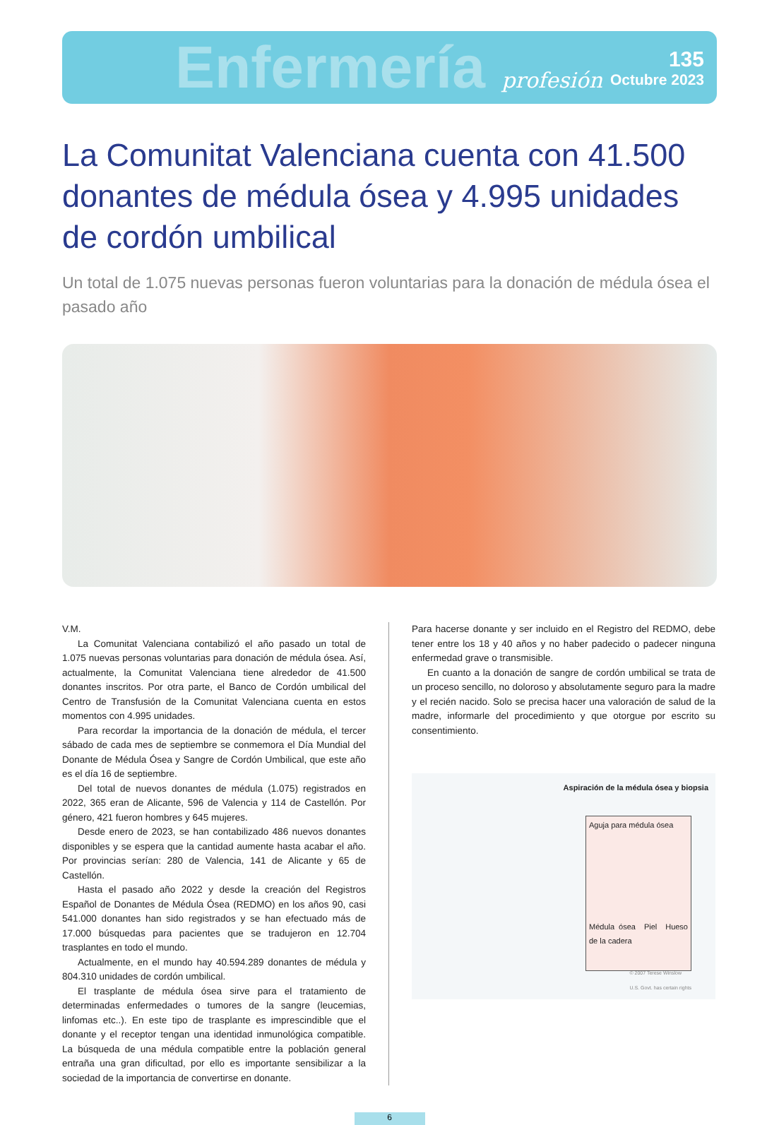Enfermería profesión
135
Octubre 2023
La Comunitat Valenciana cuenta con 41.500 donantes de médula ósea y 4.995 unidades de cordón umbilical
Un total de 1.075 nuevas personas fueron voluntarias para la donación de médula ósea el pasado año
V.M.
La Comunitat Valenciana contabilizó el año pasado un total de 1.075 nuevas personas voluntarias para donación de médula ósea. Así, actualmente, la Comunitat Valenciana tiene alrededor de 41.500 donantes inscritos. Por otra parte, el Banco de Cordón umbilical del Centro de Transfusión de la Comunitat Valenciana cuenta en estos momentos con 4.995 unidades.
Para recordar la importancia de la donación de médula, el tercer sábado de cada mes de septiembre se conmemora el Día Mundial del Donante de Médula Ósea y Sangre de Cordón Umbilical, que este año es el día 16 de septiembre.
Del total de nuevos donantes de médula (1.075) registrados en 2022, 365 eran de Alicante, 596 de Valencia y 114 de Castellón. Por género, 421 fueron hombres y 645 mujeres.
Desde enero de 2023, se han contabilizado 486 nuevos donantes disponibles y se espera que la cantidad aumente hasta acabar el año. Por provincias serían: 280 de Valencia, 141 de Alicante y 65 de Castellón.
Hasta el pasado año 2022 y desde la creación del Registros Español de Donantes de Médula Ósea (REDMO) en los años 90, casi 541.000 donantes han sido registrados y se han efectuado más de 17.000 búsquedas para pacientes que se tradujeron en 12.704 trasplantes en todo el mundo.
Actualmente, en el mundo hay 40.594.289 donantes de médula y 804.310 unidades de cordón umbilical.
El trasplante de médula ósea sirve para el tratamiento de determinadas enfermedades o tumores de la sangre (leucemias, linfomas etc..). En este tipo de trasplante es imprescindible que el donante y el receptor tengan una identidad inmunológica compatible. La búsqueda de una médula compatible entre la población general entraña una gran dificultad, por ello es importante sensibilizar a la sociedad de la importancia de convertirse en donante.
Para hacerse donante y ser incluido en el Registro del REDMO, debe tener entre los 18 y 40 años y no haber padecido o padecer ninguna enfermedad grave o transmisible.
En cuanto a la donación de sangre de cordón umbilical se trata de un proceso sencillo, no doloroso y absolutamente seguro para la madre y el recién nacido. Solo se precisa hacer una valoración de salud de la madre, informarle del procedimiento y que otorgue por escrito su consentimiento.
Aspiración de la médula ósea y biopsia
Aguja para médula ósea
Médula ósea Piel Hueso de la cadera
© 2007 Terese Winslow
U.S. Govt. has certain rights
6